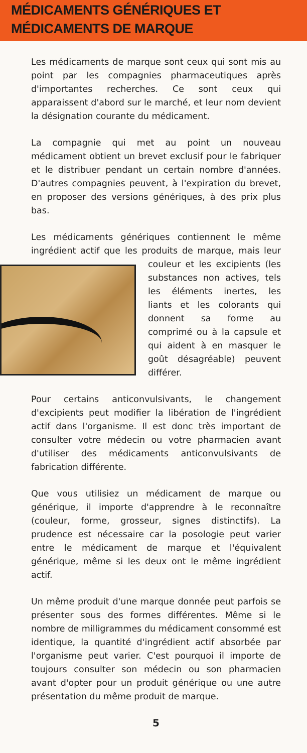MÉDICAMENTS GÉNÉRIQUES ET
MÉDICAMENTS DE MARQUE
Les médicaments de marque sont ceux qui sont mis au point par les compagnies pharmaceutiques après d'importantes recherches. Ce sont ceux qui apparaissent d'abord sur le marché, et leur nom devient la désignation courante du médicament.
La compagnie qui met au point un nouveau médicament obtient un brevet exclusif pour le fabriquer et le distribuer pendant un certain nombre d'années. D'autres compagnies peuvent, à l'expiration du brevet, en proposer des versions génériques, à des prix plus bas.
Les médicaments génériques contiennent le même ingrédient actif que les produits de marque, mais leur couleur et les excipients (les substances non actives, tels les éléments inertes, les liants et les colorants qui donnent sa forme au comprimé ou à la capsule et qui aident à en masquer le goût désagréable) peuvent différer.
Pour certains anticonvulsivants, le changement d'excipients peut modifier la libération de l'ingrédient actif dans l'organisme. Il est donc très important de consulter votre médecin ou votre pharmacien avant d'utiliser des médicaments anticonvulsivants de fabrication différente.
Que vous utilisiez un médicament de marque ou générique, il importe d'apprendre à le reconnaître (couleur, forme, grosseur, signes distinctifs). La prudence est nécessaire car la posologie peut varier entre le médicament de marque et l'équivalent générique, même si les deux ont le même ingrédient actif.
Un même produit d'une marque donnée peut parfois se présenter sous des formes différentes. Même si le nombre de milligrammes du médicament consommé est identique, la quantité d'ingrédient actif absorbée par l'organisme peut varier. C'est pourquoi il importe de toujours consulter son médecin ou son pharmacien avant d'opter pour un produit générique ou une autre présentation du même produit de marque.
5